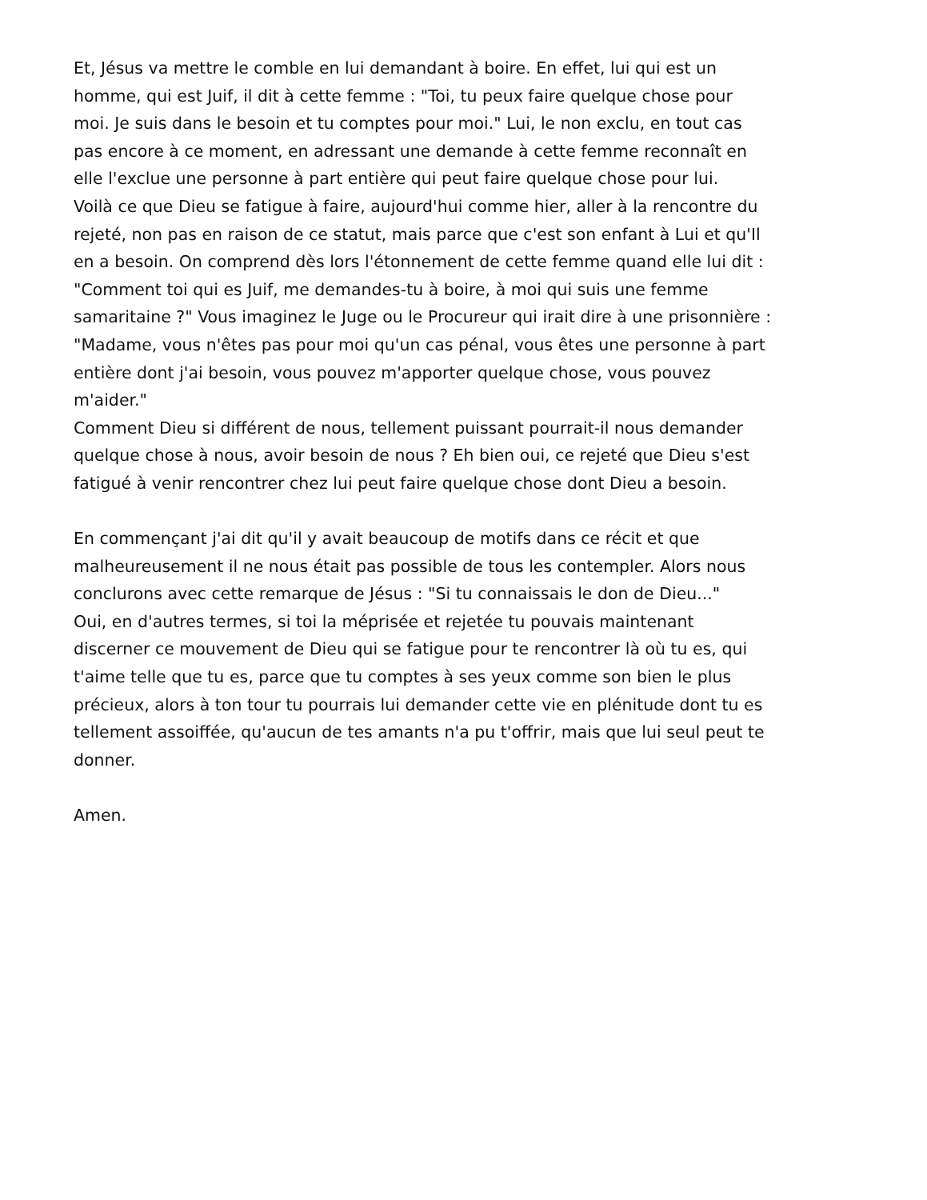Et, Jésus va mettre le comble en lui demandant à boire. En effet, lui qui est un
homme, qui est Juif, il dit à cette femme : "Toi, tu peux faire quelque chose pour
moi. Je suis dans le besoin et tu comptes pour moi." Lui, le non exclu, en tout cas
pas encore à ce moment, en adressant une demande à cette femme reconnaît en
elle l'exclue une personne à part entière qui peut faire quelque chose pour lui.
Voilà ce que Dieu se fatigue à faire, aujourd'hui comme hier, aller à la rencontre du
rejeté, non pas en raison de ce statut, mais parce que c'est son enfant à Lui et qu'Il
en a besoin. On comprend dès lors l'étonnement de cette femme quand elle lui dit :
"Comment toi qui es Juif, me demandes-tu à boire, à moi qui suis une femme
samaritaine ?" Vous imaginez le Juge ou le Procureur qui irait dire à une prisonnière :
"Madame, vous n'êtes pas pour moi qu'un cas pénal, vous êtes une personne à part
entière dont j'ai besoin, vous pouvez m'apporter quelque chose, vous pouvez
m'aider."
Comment Dieu si différent de nous, tellement puissant pourrait-il nous demander
quelque chose à nous, avoir besoin de nous ? Eh bien oui, ce rejeté que Dieu s'est
fatigué à venir rencontrer chez lui peut faire quelque chose dont Dieu a besoin.
En commençant j'ai dit qu'il y avait beaucoup de motifs dans ce récit et que
malheureusement il ne nous était pas possible de tous les contempler. Alors nous
conclurons avec cette remarque de Jésus : "Si tu connaissais le don de Dieu..."
Oui, en d'autres termes, si toi la méprisée et rejetée tu pouvais maintenant
discerner ce mouvement de Dieu qui se fatigue pour te rencontrer là où tu es, qui
t'aime telle que tu es, parce que tu comptes à ses yeux comme son bien le plus
précieux, alors à ton tour tu pourrais lui demander cette vie en plénitude dont tu es
tellement assoiffée, qu'aucun de tes amants n'a pu t'offrir, mais que lui seul peut te
donner.
Amen.